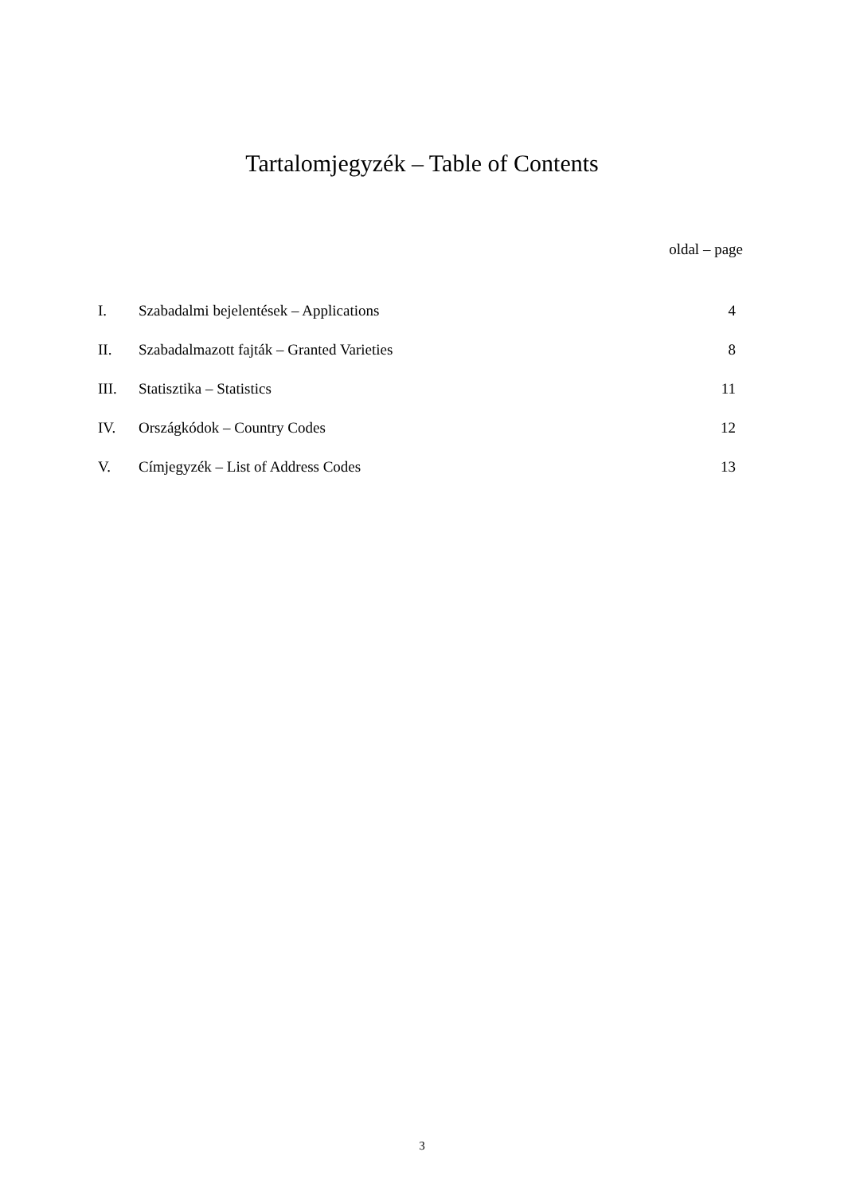Tartalomjegyzék – Table of Contents
oldal – page
| I. | Szabadalmi bejelentések – Applications | 4 |
| II. | Szabadalmazott fajták – Granted Varieties | 8 |
| III. | Statisztika – Statistics | 11 |
| IV. | Országkódok – Country Codes | 12 |
| V. | Címjegyzék – List of Address Codes | 13 |
3